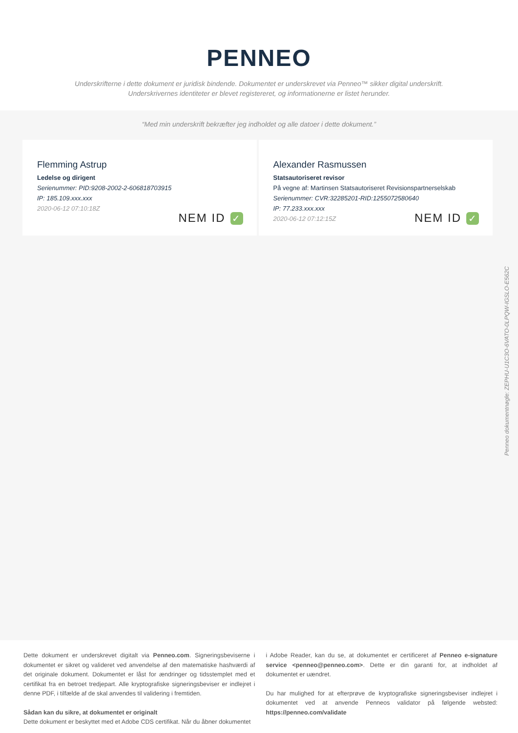PENNEO
Underskrifterne i dette dokument er juridisk bindende. Dokumentet er underskrevet via Penneo™ sikker digital underskrift.
Underskrivernes identiteter er blevet registereret, og informationerne er listet herunder.
“Med min underskrift bekræfter jeg indholdet og alle datoer i dette dokument.”
Flemming Astrup
Ledelse og dirigent
Serienummer: PID:9208-2002-2-606818703915
IP: 185.109.xxx.xxx
2020-06-12 07:10:18Z
NEM ID ✓
Alexander Rasmussen
Statsautoriseret revisor
På vegne af: Martinsen Statsautoriseret Revisionspartnerselskab
Serienummer: CVR:32285201-RID:1255072580640
IP: 77.233.xxx.xxx
2020-06-12 07:12:15Z
NEM ID ✓
Penneo dokumentnøgle: ZEPHU-U1C3O-6VATO-0LPQW-IGSLO-E562C
Dette dokument er underskrevet digitalt via Penneo.com. Signeringsbeviserne i dokumentet er sikret og valideret ved anvendelse af den matematiske hashværdi af det originale dokument. Dokumentet er låst for ændringer og tidsstemplet med et certifikat fra en betroet tredjepart. Alle kryptografiske signeringsbeviser er indlejret i denne PDF, i tilfælde af de skal anvendes til validering i fremtiden.
Sådan kan du sikre, at dokumentet er originalt
Dette dokument er beskyttet med et Adobe CDS certifikat. Når du åbner dokumentet
i Adobe Reader, kan du se, at dokumentet er certificeret af Penneo e-signature service <penneo@penneo.com>. Dette er din garanti for, at indholdet af dokumentet er uændret.
Du har mulighed for at efterprøve de kryptografiske signeringsbeviser indlejret i dokumentet ved at anvende Penneos validator på følgende websted: https://penneo.com/validate